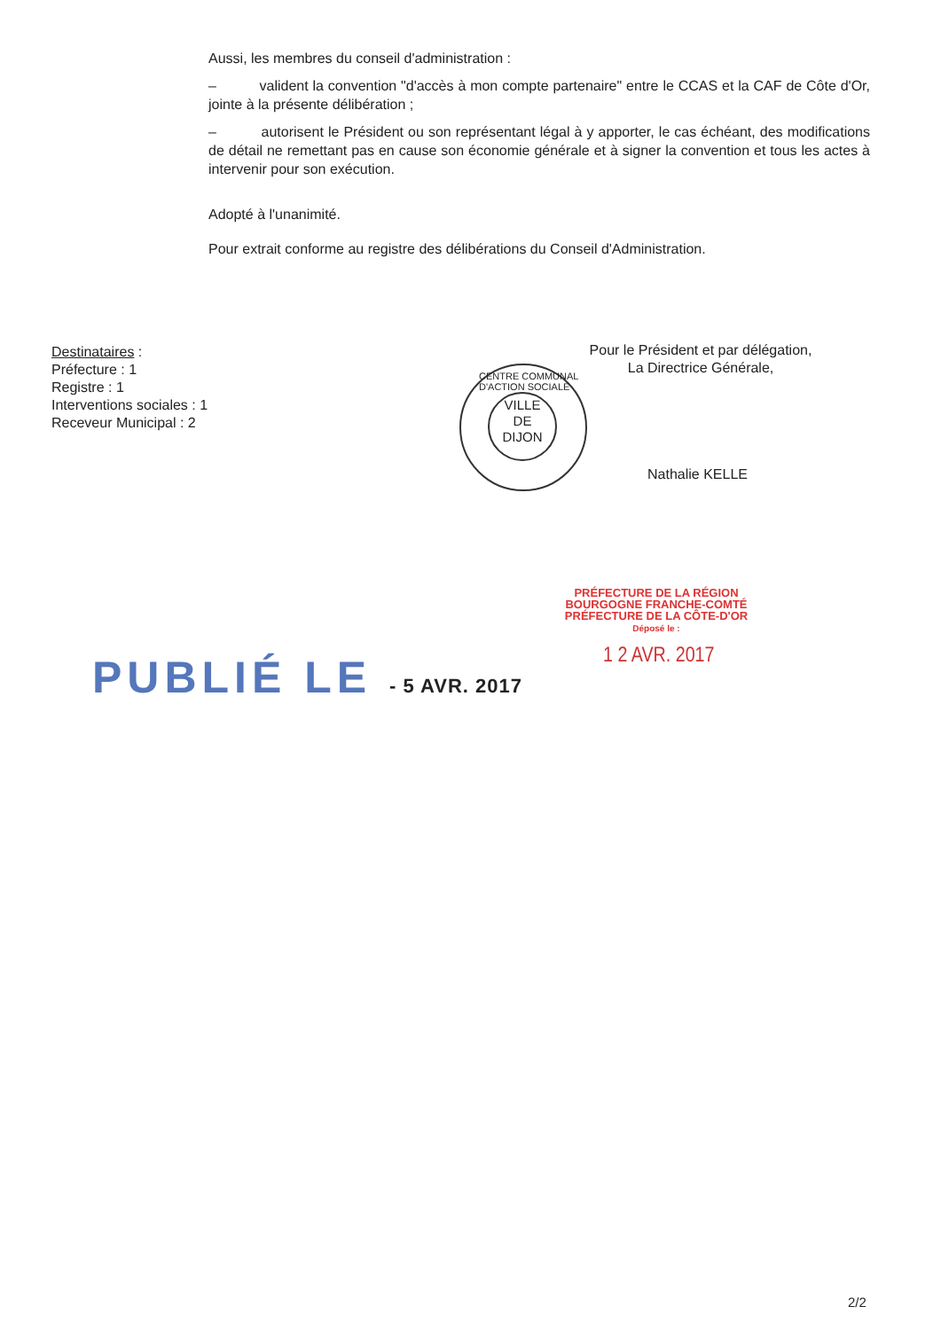Aussi, les membres du conseil d'administration :
– valident la convention "d'accès à mon compte partenaire" entre le CCAS et la CAF de Côte d'Or, jointe à la présente délibération ;
– autorisent le Président ou son représentant légal à y apporter, le cas échéant, des modifications de détail ne remettant pas en cause son économie générale et à signer la convention et tous les actes à intervenir pour son exécution.
Adopté à l'unanimité.
Pour extrait conforme au registre des délibérations du Conseil d'Administration.
Destinataires :
Préfecture : 1
Registre : 1
Interventions sociales : 1
Receveur Municipal : 2
Pour le Président et par délégation,
La Directrice Générale,
CENTRE COMMUNAL D'ACTION SOCIALE
VILLE
DE
DIJON
Nathalie KELLE
PRÉFECTURE DE LA RÉGION
BOURGOGNE FRANCHE-COMTÉ
PRÉFECTURE DE LA CÔTE-D'OR
Déposé le :
1 2 AVR. 2017
PUBLIÉ LE - 5 AVR. 2017
2/2